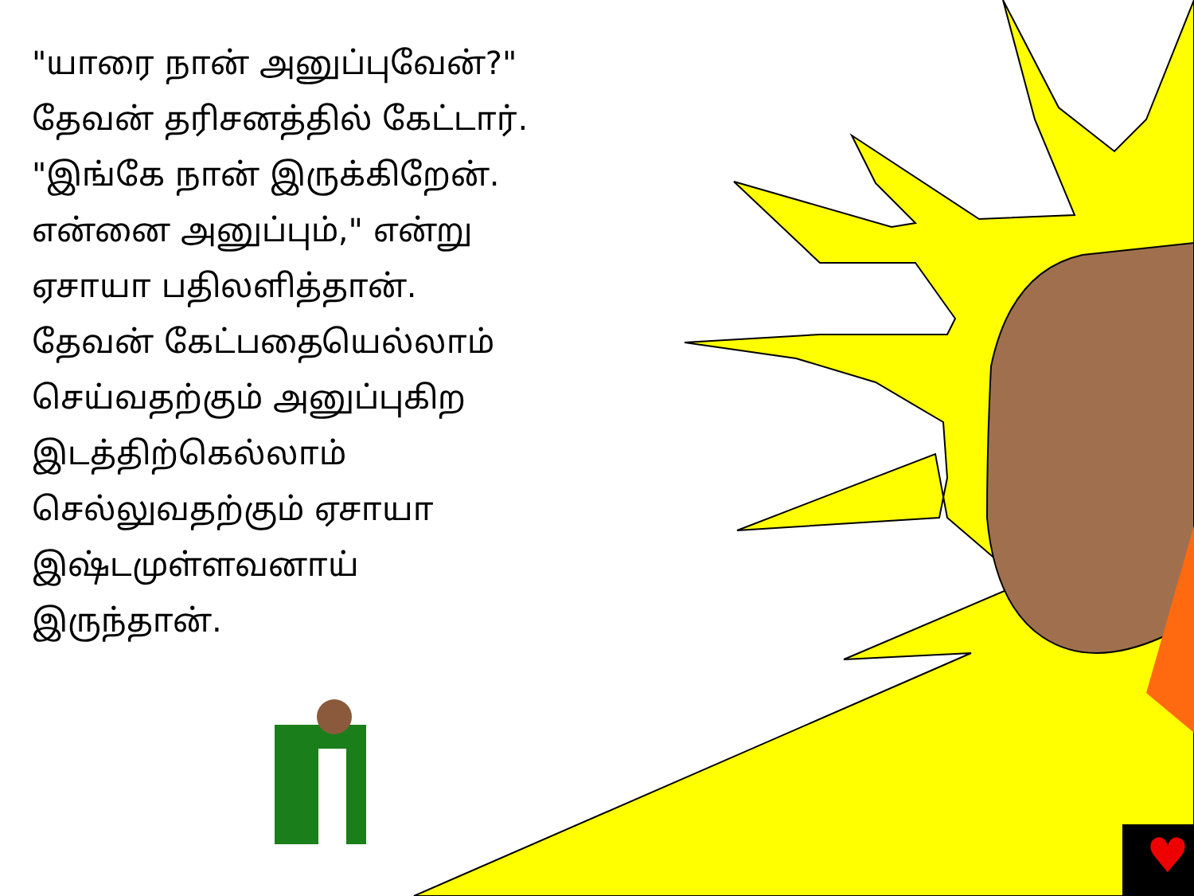♥
"யாரை நான் அனுப்புவேன்?" தேவன் தரிசனத்தில் கேட்டார். "இங்கே நான் இருக்கிறேன். என்னை அனுப்பும்," என்று ஏசாயா பதிலளித்தான். தேவன் கேட்பதையெல்லாம் செய்வதற்கும் அனுப்புகிற இடத்திற்கெல்லாம் செல்லுவதற்கும் ஏசாயா இஷ்டமுள்ளவனாய் இருந்தான்.